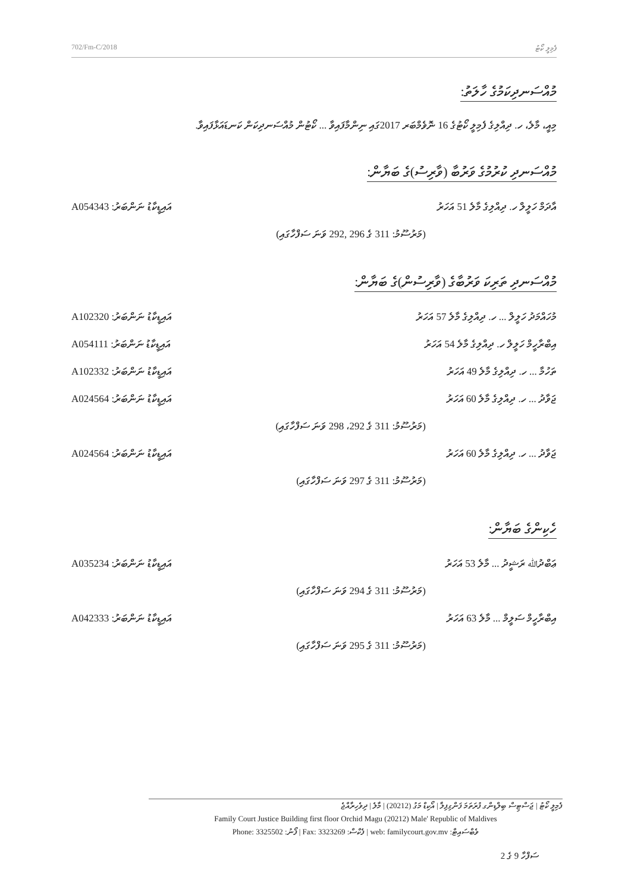702/Fm-C/2018 ފެމިލީ ކޯޓު
މުއްސަނދިކަމުގެ ހާލަތު:
މިއީ، މާލެ، ހ. ދިއްލިގެ ފެމިލީ ކޯޓުގެ 16 ނޮވެމްބަރ 2017ގައި ނިންމާފައިވާ ... ކޯޓުން މުއްސަނދިކަން ކަނޑައަޅާފައިވާ.
މުއްސަނދި ކުރުމުގެ ވަރުބާ (ވާރިސު)ގެ ބަޔާން:
A054343 :އައިޑީކާޑު ނަންބަރު އާދަމް ހަލީލް ހ. ދިއްލިގެ މާލެ 51 އަހަރު
(މަރުސޫމު: 311 ގެ 296 ,292 ވަނަ ސަފްހާގައި)
މުއްސަނދި ތަރިކަ ވަރުބާގެ (ވާރިސުން)ގެ ބަޔާން:
A102320 :އައިޑީކާޑު ނަންބަރު މުހައްމަދު ހަލީލް ... ހ. ދިއްލިގެ މާލެ 57 އަހަރު
A054111 :އައިޑީކާޑު ނަންބަރު އިބްރާހީމް ހަލީލް ހ. ދިއްލިގެ މާލެ 54 އަހަރު
A102332 :އައިޑީކާޑު ނަންބަރު ތަހުމާ ... ހ. ދިއްލިގެ މާލެ 49 އަހަރު
A024564 :އައިޑީކާޑު ނަންބަރު ޖަވާދު ... ހ. ދިއްލިގެ މާލެ 60 އަހަރު
(މަރުސޫމު: 311 ގެ 292، 298 ވަނަ ސަފްހާގައި)
A024564 :އައިޑީކާޑު ނަންބަރު ޖަވާދު ... ހ. ދިއްލިގެ މާލެ 60 އަހަރު
(މަރުސޫމު: 311 ގެ 297 ވަނަ ސަފްހާގައި)
ހެކިންގެ ބަޔާން:
A035234 :އައިޑީކާޑު ނަންބަރު ޢަބްދުﷲ ރަޝީދު ... މާލެ 53 އަހަރު
(މަރުސޫމު: 311 ގެ 294 ވަނަ ސަފްހާގައި)
A042333 :އައިޑީކާޑު ނަންބަރު އިބްރާހީމް ސަލީމް ... މާލެ 63 އަހަރު
(މަރުސޫމު: 311 ގެ 295 ވަނަ ސަފްހާގައި)
ފެމިލީ ކޯޓު | ޖަސްޓިސް ބިލްޑިންގ ފުރަތަމަ ފަންގިފިލާ | އޯކިޑް މަގު (20212) | މާލެ | ދިވެހިރާއްޖެ
Family Court Justice Building first floor Orchid Magu (20212) Male' Republic of Maldives
Phone: 3325502 :ފޯނު | Fax: 3323269 :ފެކްސް | web: familycourt.gov.mv :ވެބްސައިޓް
ސަފްހާ 9 ގެ 2